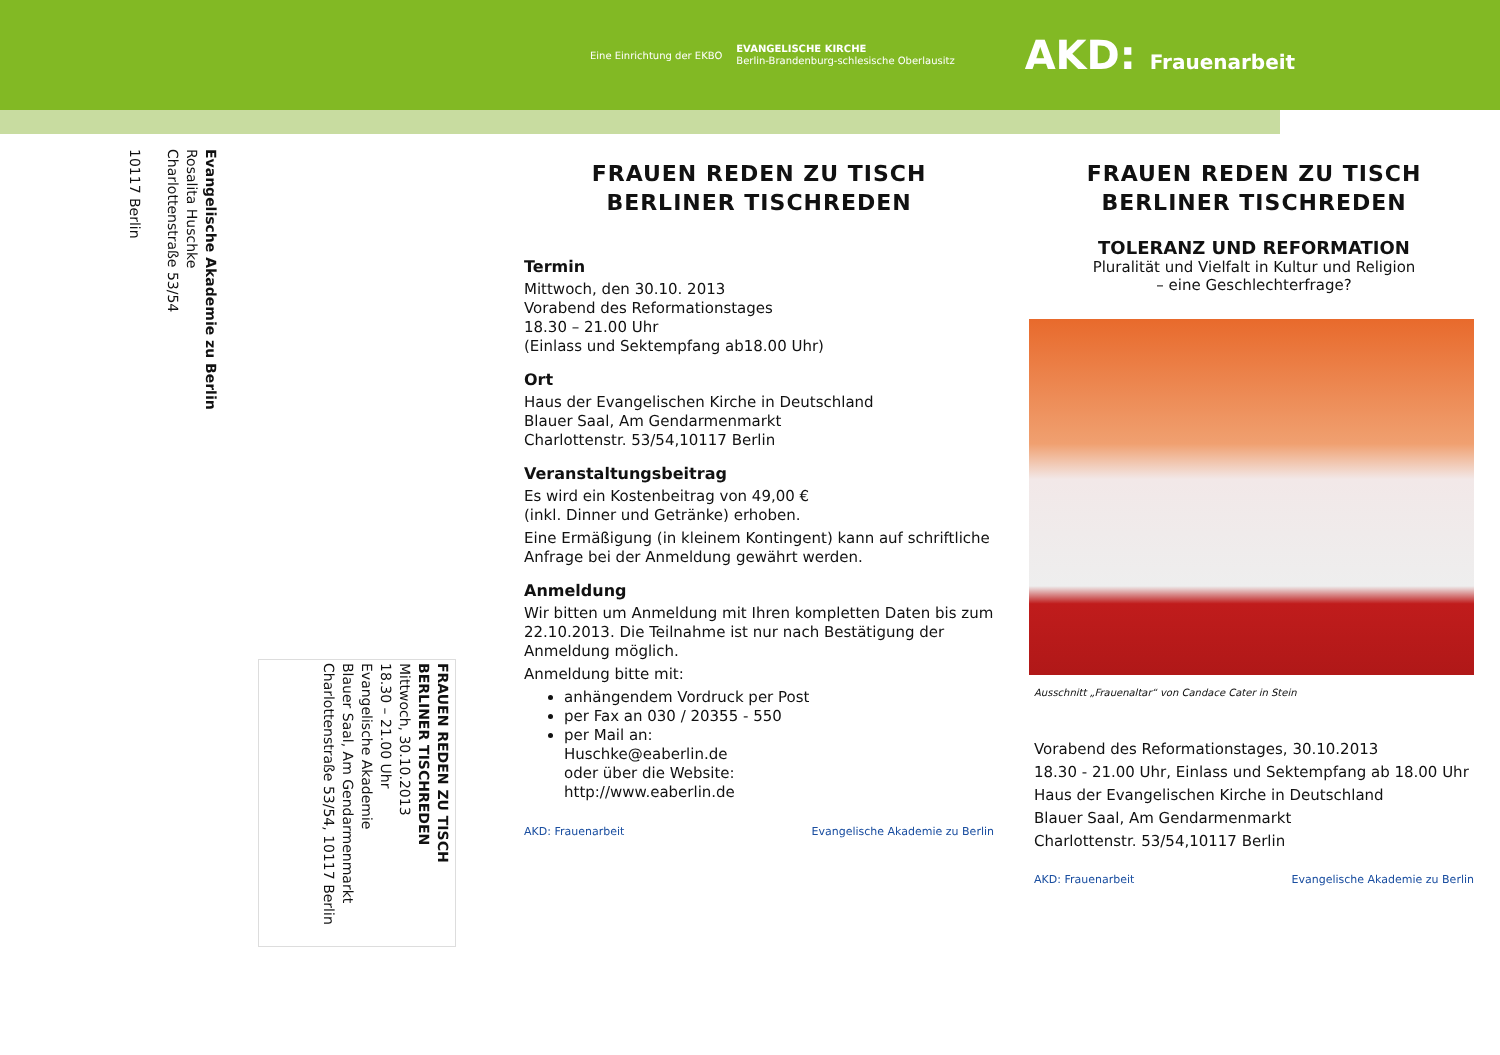Eine Einrichtung der EKBO
EVANGELISCHE KIRCHE
Berlin-Brandenburg-schlesische Oberlausitz
AKD: Frauenarbeit
Evangelische Akademie zu Berlin
Rosalita Huschke
Charlottenstraße 53/54
10117 Berlin
FRAUEN REDEN ZU TISCH
BERLINER TISCHREDEN
Mittwoch, 30.10.2013
18.30 – 21.00 Uhr
Evangelische Akademie
Blauer Saal, Am Gendarmenmarkt
Charlottenstraße 53/54, 10117 Berlin
FRAUEN REDEN ZU TISCH
BERLINER TISCHREDEN
Termin
Mittwoch, den 30.10. 2013
Vorabend des Reformationstages
18.30 – 21.00 Uhr
(Einlass und Sektempfang ab18.00 Uhr)
Ort
Haus der Evangelischen Kirche in Deutschland
Blauer Saal, Am Gendarmenmarkt
Charlottenstr. 53/54,10117 Berlin
Veranstaltungsbeitrag
Es wird ein Kostenbeitrag von 49,00 €
(inkl. Dinner und Getränke) erhoben.
Eine Ermäßigung (in kleinem Kontingent) kann auf schriftliche Anfrage bei der Anmeldung gewährt werden.
Anmeldung
Wir bitten um Anmeldung mit Ihren kompletten Daten bis zum 22.10.2013. Die Teilnahme ist nur nach Bestätigung der Anmeldung möglich.
Anmeldung bitte mit:
anhängendem Vordruck per Post
per Fax an 030 / 20355 - 550
per Mail an:
Huschke@eaberlin.de
oder über die Website:
http://www.eaberlin.de
AKD: Frauenarbeit Evangelische Akademie zu Berlin
FRAUEN REDEN ZU TISCH
BERLINER TISCHREDEN
TOLERANZ UND REFORMATION
Pluralität und Vielfalt in Kultur und Religion
– eine Geschlechterfrage?
Ausschnitt „Frauenaltar“ von Candace Cater in Stein
Vorabend des Reformationstages, 30.10.2013
18.30 - 21.00 Uhr, Einlass und Sektempfang ab 18.00 Uhr
Haus der Evangelischen Kirche in Deutschland
Blauer Saal, Am Gendarmenmarkt
Charlottenstr. 53/54,10117 Berlin
AKD: Frauenarbeit Evangelische Akademie zu Berlin